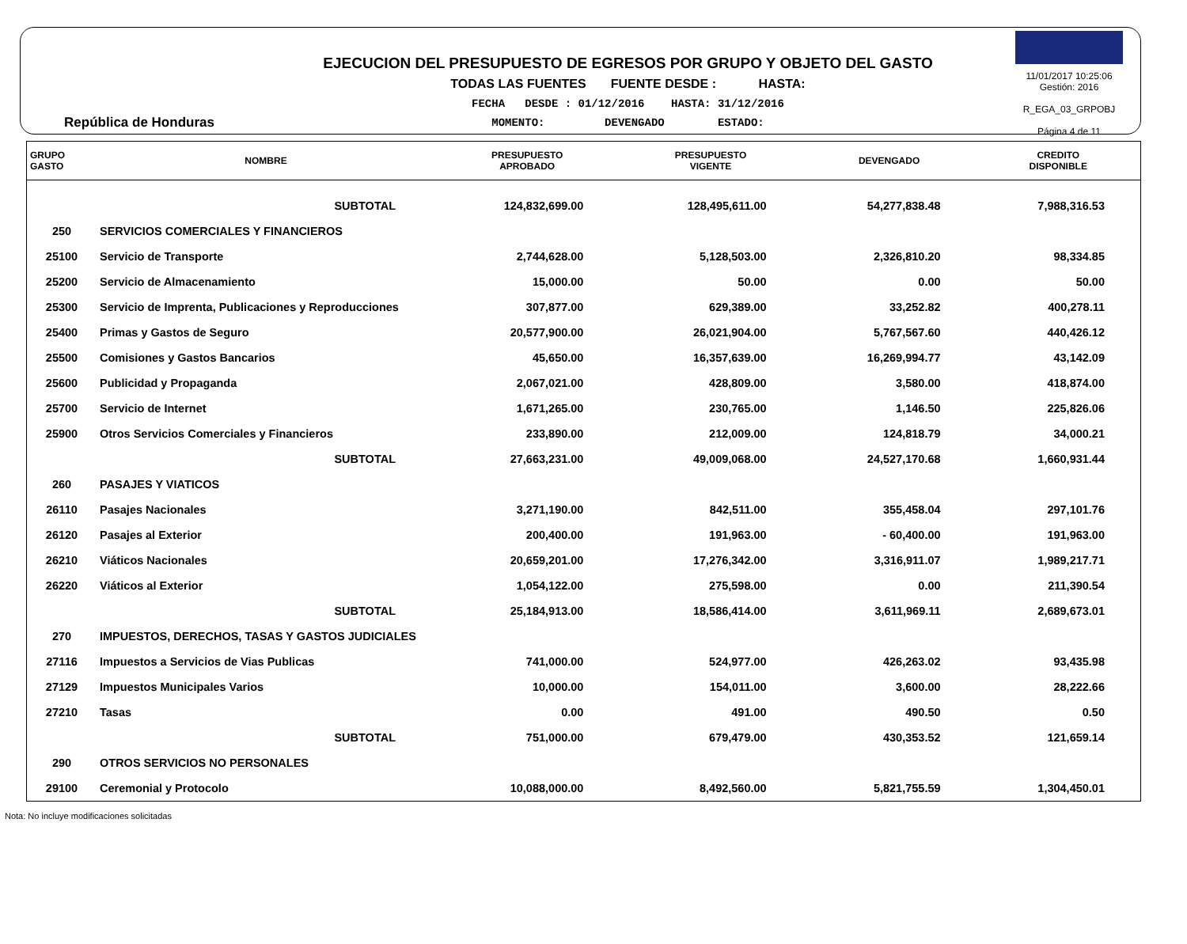República de Honduras
EJECUCION DEL PRESUPUESTO DE EGRESOS POR GRUPO Y OBJETO DEL GASTO
TODAS LAS FUENTES FUENTE DESDE : HASTA:
FECHA DESDE : 01/12/2016 HASTA: 31/12/2016
MOMENTO: DEVENGADO ESTADO:
11/01/2017 10:25:06
Gestión: 2016
R_EGA_03_GRPOBJ
Página 4 de 11
| GRUPO GASTO | NOMBRE | PRESUPUESTO APROBADO | PRESUPUESTO VIGENTE | DEVENGADO | CREDITO DISPONIBLE |
| --- | --- | --- | --- | --- | --- |
| | SUBTOTAL | 124,832,699.00 | 128,495,611.00 | 54,277,838.48 | 7,988,316.53 |
| 250 | SERVICIOS COMERCIALES Y FINANCIEROS | | | | |
| 25100 | Servicio de Transporte | 2,744,628.00 | 5,128,503.00 | 2,326,810.20 | 98,334.85 |
| 25200 | Servicio de Almacenamiento | 15,000.00 | 50.00 | 0.00 | 50.00 |
| 25300 | Servicio de Imprenta, Publicaciones y Reproducciones | 307,877.00 | 629,389.00 | 33,252.82 | 400,278.11 |
| 25400 | Primas y Gastos de Seguro | 20,577,900.00 | 26,021,904.00 | 5,767,567.60 | 440,426.12 |
| 25500 | Comisiones y Gastos Bancarios | 45,650.00 | 16,357,639.00 | 16,269,994.77 | 43,142.09 |
| 25600 | Publicidad y Propaganda | 2,067,021.00 | 428,809.00 | 3,580.00 | 418,874.00 |
| 25700 | Servicio de Internet | 1,671,265.00 | 230,765.00 | 1,146.50 | 225,826.06 |
| 25900 | Otros Servicios Comerciales y Financieros | 233,890.00 | 212,009.00 | 124,818.79 | 34,000.21 |
| | SUBTOTAL | 27,663,231.00 | 49,009,068.00 | 24,527,170.68 | 1,660,931.44 |
| 260 | PASAJES Y VIATICOS | | | | |
| 26110 | Pasajes Nacionales | 3,271,190.00 | 842,511.00 | 355,458.04 | 297,101.76 |
| 26120 | Pasajes al Exterior | 200,400.00 | 191,963.00 | - 60,400.00 | 191,963.00 |
| 26210 | Viáticos Nacionales | 20,659,201.00 | 17,276,342.00 | 3,316,911.07 | 1,989,217.71 |
| 26220 | Viáticos al Exterior | 1,054,122.00 | 275,598.00 | 0.00 | 211,390.54 |
| | SUBTOTAL | 25,184,913.00 | 18,586,414.00 | 3,611,969.11 | 2,689,673.01 |
| 270 | IMPUESTOS, DERECHOS, TASAS Y GASTOS JUDICIALES | | | | |
| 27116 | Impuestos a Servicios de Vias Publicas | 741,000.00 | 524,977.00 | 426,263.02 | 93,435.98 |
| 27129 | Impuestos Municipales Varios | 10,000.00 | 154,011.00 | 3,600.00 | 28,222.66 |
| 27210 | Tasas | 0.00 | 491.00 | 490.50 | 0.50 |
| | SUBTOTAL | 751,000.00 | 679,479.00 | 430,353.52 | 121,659.14 |
| 290 | OTROS SERVICIOS NO PERSONALES | | | | |
| 29100 | Ceremonial y Protocolo | 10,088,000.00 | 8,492,560.00 | 5,821,755.59 | 1,304,450.01 |
Nota: No incluye modificaciones solicitadas